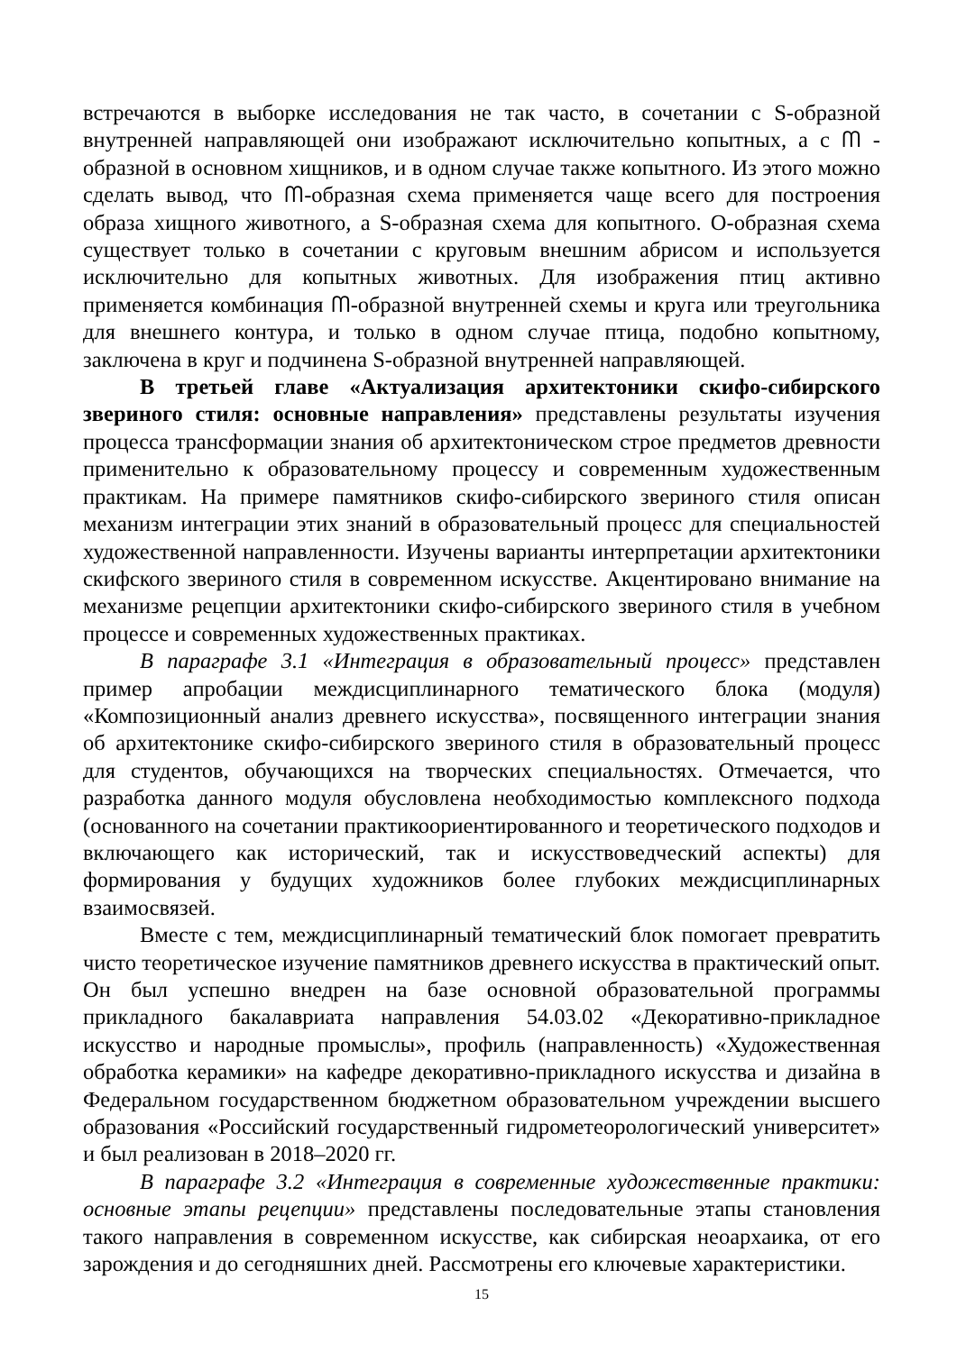встречаются в выборке исследования не так часто, в сочетании с S-образной внутренней направляющей они изображают исключительно копытных, а с ᗰ - образной в основном хищников, и в одном случае также копытного. Из этого можно сделать вывод, что ᗰ-образная схема применяется чаще всего для построения образа хищного животного, а S-образная схема для копытного. О-образная схема существует только в сочетании с круговым внешним абрисом и используется исключительно для копытных животных. Для изображения птиц активно применяется комбинация ᗰ-образной внутренней схемы и круга или треугольника для внешнего контура, и только в одном случае птица, подобно копытному, заключена в круг и подчинена S-образной внутренней направляющей.
В третьей главе «Актуализация архитектоники скифо-сибирского звериного стиля: основные направления» представлены результаты изучения процесса трансформации знания об архитектоническом строе предметов древности применительно к образовательному процессу и современным художественным практикам. На примере памятников скифо-сибирского звериного стиля описан механизм интеграции этих знаний в образовательный процесс для специальностей художественной направленности. Изучены варианты интерпретации архитектоники скифского звериного стиля в современном искусстве. Акцентировано внимание на механизме рецепции архитектоники скифо-сибирского звериного стиля в учебном процессе и современных художественных практиках.
В параграфе 3.1 «Интеграция в образовательный процесс» представлен пример апробации междисциплинарного тематического блока (модуля) «Композиционный анализ древнего искусства», посвященного интеграции знания об архитектонике скифо-сибирского звериного стиля в образовательный процесс для студентов, обучающихся на творческих специальностях. Отмечается, что разработка данного модуля обусловлена необходимостью комплексного подхода (основанного на сочетании практикоориентированного и теоретического подходов и включающего как исторический, так и искусствоведческий аспекты) для формирования у будущих художников более глубоких междисциплинарных взаимосвязей.
Вместе с тем, междисциплинарный тематический блок помогает превратить чисто теоретическое изучение памятников древнего искусства в практический опыт. Он был успешно внедрен на базе основной образовательной программы прикладного бакалавриата направления 54.03.02 «Декоративно-прикладное искусство и народные промыслы», профиль (направленность) «Художественная обработка керамики» на кафедре декоративно-прикладного искусства и дизайна в Федеральном государственном бюджетном образовательном учреждении высшего образования «Российский государственный гидрометеорологический университет» и был реализован в 2018–2020 гг.
В параграфе 3.2 «Интеграция в современные художественные практики: основные этапы рецепции» представлены последовательные этапы становления такого направления в современном искусстве, как сибирская неоархаика, от его зарождения и до сегодняшних дней. Рассмотрены его ключевые характеристики.
15